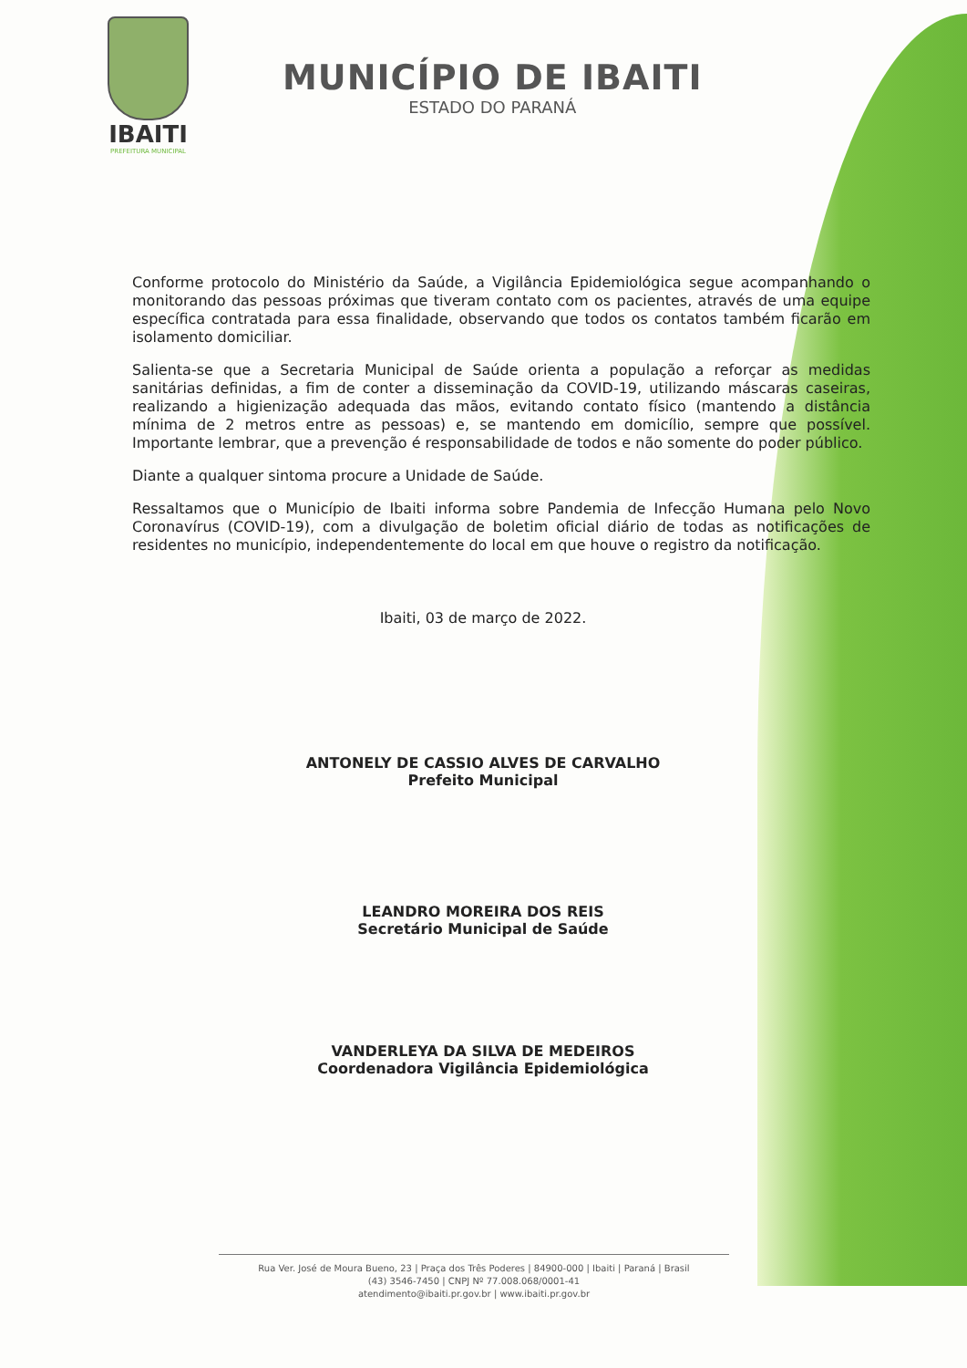IBAITI
PREFEITURA MUNICIPAL
MUNICÍPIO DE IBAITI
ESTADO DO PARANÁ
Conforme protocolo do Ministério da Saúde, a Vigilância Epidemiológica segue acompanhando o monitorando das pessoas próximas que tiveram contato com os pacientes, através de uma equipe específica contratada para essa finalidade, observando que todos os contatos também ficarão em isolamento domiciliar.
Salienta-se que a Secretaria Municipal de Saúde orienta a população a reforçar as medidas sanitárias definidas, a fim de conter a disseminação da COVID-19, utilizando máscaras caseiras, realizando a higienização adequada das mãos, evitando contato físico (mantendo a distância mínima de 2 metros entre as pessoas) e, se mantendo em domicílio, sempre que possível. Importante lembrar, que a prevenção é responsabilidade de todos e não somente do poder público.
Diante a qualquer sintoma procure a Unidade de Saúde.
Ressaltamos que o Município de Ibaiti informa sobre Pandemia de Infecção Humana pelo Novo Coronavírus (COVID-19), com a divulgação de boletim oficial diário de todas as notificações de residentes no município, independentemente do local em que houve o registro da notificação.
Ibaiti, 03 de março de 2022.
ANTONELY DE CASSIO ALVES DE CARVALHO
Prefeito Municipal
LEANDRO MOREIRA DOS REIS
Secretário Municipal de Saúde
VANDERLEYA DA SILVA DE MEDEIROS
Coordenadora Vigilância Epidemiológica
Rua Ver. José de Moura Bueno, 23 | Praça dos Três Poderes | 84900-000 | Ibaiti | Paraná | Brasil
(43) 3546-7450 | CNPJ Nº 77.008.068/0001-41
atendimento@ibaiti.pr.gov.br | www.ibaiti.pr.gov.br